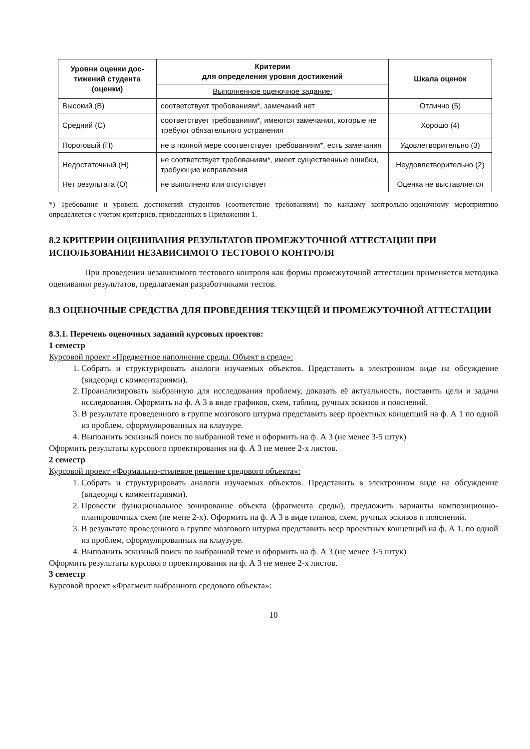| Уровни оценки дос- тижений студента (оценки) | Критерии для определения уровня достижений | Шкала оценок |
| --- | --- | --- |
| | Выполненное оценочное задание: | |
| Высокий (В) | соответствует требованиям*, замечаний нет | Отлично (5) |
| Средний (С) | соответствует требованиям*, имеются замечания, которые не требуют обязательного устранения | Хорошо (4) |
| Пороговый (П) | не в полной мере соответствует требованиям*, есть замечания | Удовлетворительно (3) |
| Недостаточный (Н) | не соответствует требованиям*, имеет существенные ошибки, требующие исправления | Неудовлетворительно (2) |
| Нет результата (О) | не выполнено или отсутствует | Оценка не выставляется |
*) Требования и уровень достижений студентов (соответствие требованиям) по каждому контрольно-оценочному мероприятию определяется с учетом критериев, приведенных в Приложении 1.
8.2 КРИТЕРИИ ОЦЕНИВАНИЯ РЕЗУЛЬТАТОВ ПРОМЕЖУТОЧНОЙ АТТЕСТАЦИИ ПРИ ИСПОЛЬЗОВАНИИ НЕЗАВИСИМОГО ТЕСТОВОГО КОНТРОЛЯ
При проведении независимого тестового контроля как формы промежуточной аттестации применяется методика оценивания результатов, предлагаемая разработчиками тестов.
8.3 ОЦЕНОЧНЫЕ СРЕДСТВА ДЛЯ ПРОВЕДЕНИЯ ТЕКУЩЕЙ И ПРОМЕЖУТОЧНОЙ АТТЕСТАЦИИ
8.3.1. Перечень оценочных заданий курсовых проектов:
1 семестр
Курсовой проект «Предметное наполнение среды. Объект в среде»:
1. Собрать и структурировать аналоги изучаемых объектов. Представить в электронном виде на обсуждение (видеоряд с комментариями).
2. Проанализировать выбранную для исследования проблему, доказать её актуальность, поставить цели и задачи исследования. Оформить на ф. А 3 в виде графиков, схем, таблиц, ручных эскизов и пояснений.
3. В результате проведенного в группе мозгового штурма представить веер проектных концепций на ф. А 1 по одной из проблем, сформулированных на клаузуре.
4. Выполнить эскизный поиск по выбранной теме и оформить на ф. А 3 (не менее 3-5 штук)
Оформить результаты курсового проектирования на ф. А 3 не менее 2-х листов.
2 семестр
Курсовой проект «Формально-стилевое решение средового объекта»:
1. Собрать и структурировать аналоги изучаемых объектов. Представить в электронном виде на обсуждение (видеоряд с комментариями).
2. Провести функциональное зонирование объекта (фрагмента среды), предложить варианты композиционно-планировочных схем (не мене 2-х). Оформить на ф. А 3 в виде планов, схем, ручных эскизов и пояснений.
3. В результате проведенного в группе мозгового штурма представить веер проектных концепций на ф. А 1. по одной из проблем, сформулированных на клаузуре.
4. Выполнить эскизный поиск по выбранной теме и оформить на ф. А 3 (не менее 3-5 штук)
Оформить результаты курсового проектирования на ф. А 3 не менее 2-х листов.
3 семестр
Курсовой проект «Фрагмент выбранного средового объекта»:
10